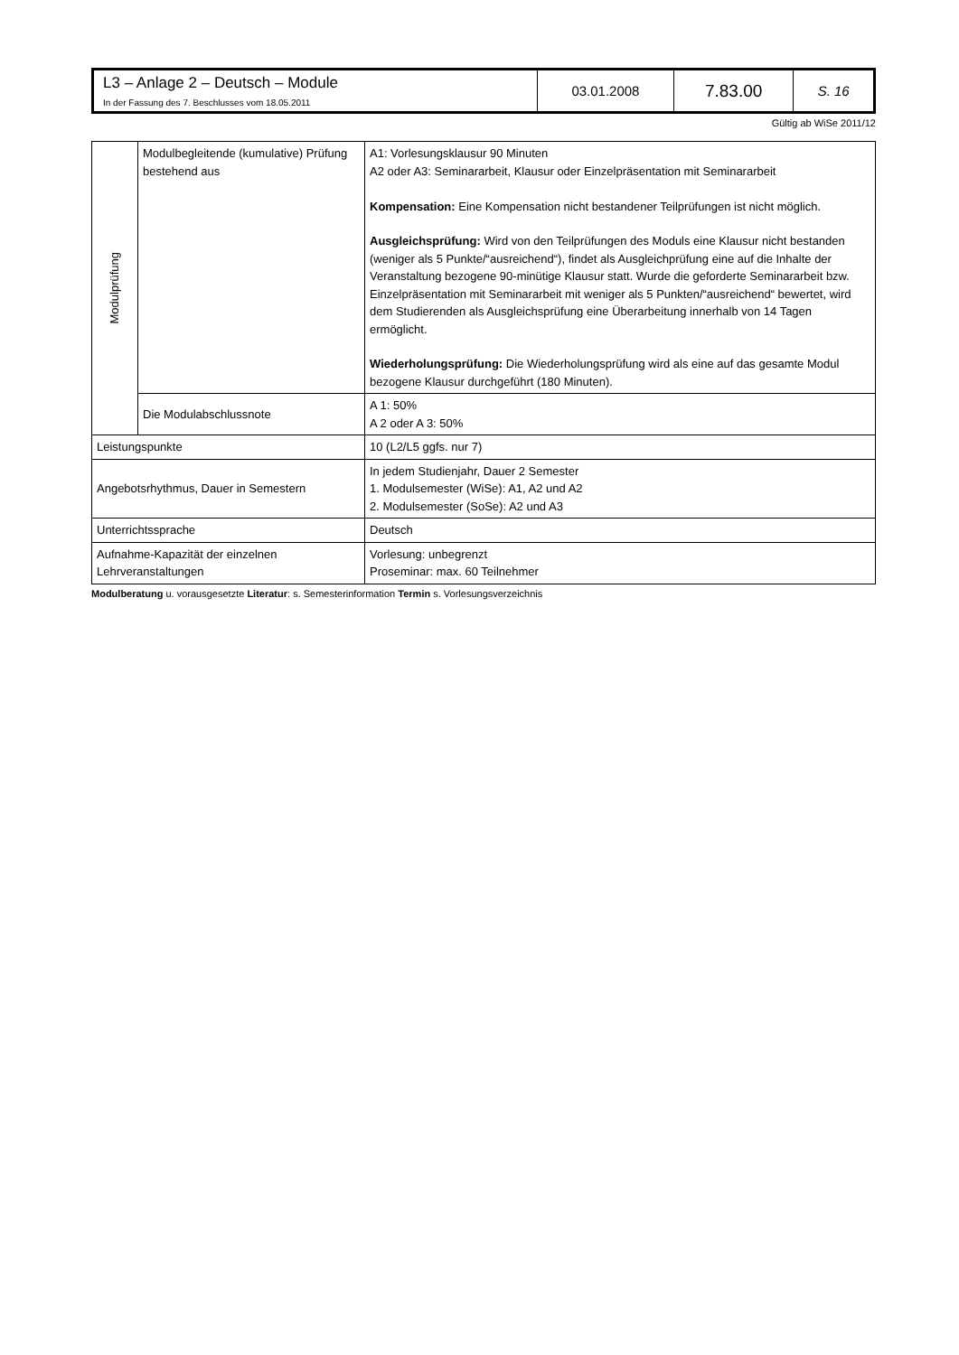| L3 – Anlage 2 – Deutsch – Module In der Fassung des 7. Beschlusses vom 18.05.2011 | 03.01.2008 | 7.83.00 | S. 16 |
Gültig ab WiSe 2011/12
| Modulprüfung | Modulbegleitende (kumulative) Prüfung bestehend aus | A1: Vorlesungsklausur 90 Minuten A2 oder A3: Seminararbeit, Klausur oder Einzelpräsentation mit Seminararbeit Kompensation: Eine Kompensation nicht bestandener Teilprüfungen ist nicht möglich. Ausgleichsprüfung: Wird von den Teilprüfungen des Moduls eine Klausur nicht bestanden (weniger als 5 Punkte/“ausreichend“), findet als Ausgleichprüfung eine auf die Inhalte der Veranstaltung bezogene 90-minütige Klausur statt. Wurde die geforderte Seminararbeit bzw. Einzelpräsentation mit Seminararbeit mit weniger als 5 Punkten/“ausreichend“ bewertet, wird dem Studierenden als Ausgleichsprüfung eine Überarbeitung innerhalb von 14 Tagen ermöglicht. Wiederholungsprüfung: Die Wiederholungsprüfung wird als eine auf das gesamte Modul bezogene Klausur durchgeführt (180 Minuten). |
| | Die Modulabschlussnote | A 1: 50% A 2 oder A 3: 50% |
| Leistungspunkte | | 10 (L2/L5 ggfs. nur 7) |
| Angebotsrhythmus, Dauer in Semestern | | In jedem Studienjahr, Dauer 2 Semester 1. Modulsemester (WiSe): A1, A2 und A2 2. Modulsemester (SoSe): A2 und A3 |
| Unterrichtssprache | | Deutsch |
| Aufnahme-Kapazität der einzelnen Lehrveranstaltungen | | Vorlesung: unbegrenzt Proseminar: max. 60 Teilnehmer |
Modulberatung u. vorausgesetzte Literatur: s. Semesterinformation Termin s. Vorlesungsverzeichnis